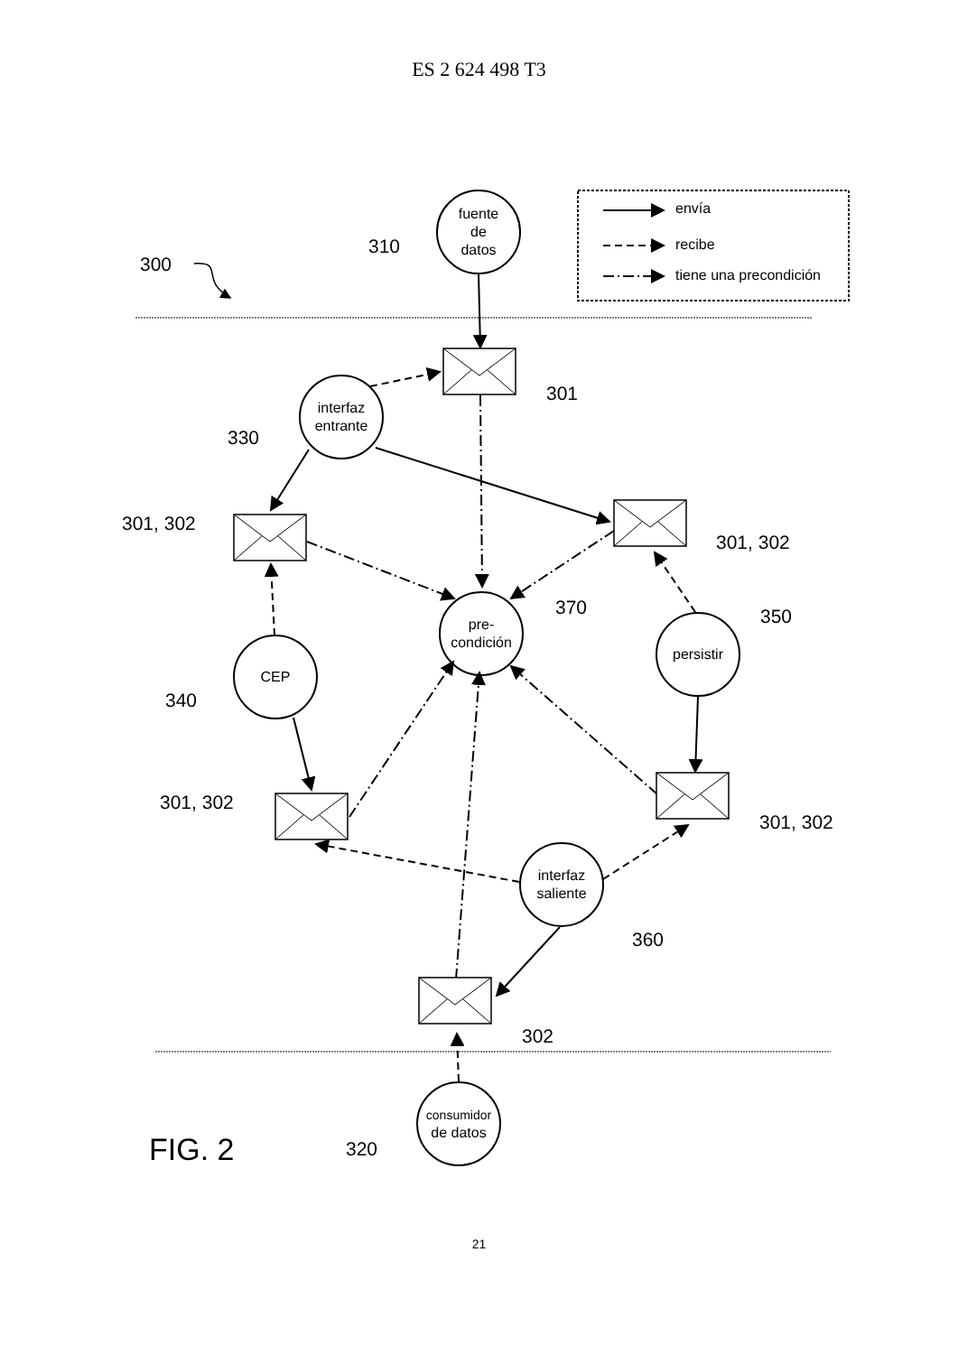ES 2 624 498 T3
fuente
de
datos
interfaz
entrante
pre-
condición
CEP
persistir
interfaz
saliente
consumidor
de datos
envía
recibe
tiene una precondición
300
310
301
330
301, 302
301, 302
370
350
340
301, 302
301, 302
360
302
320
FIG. 2
21